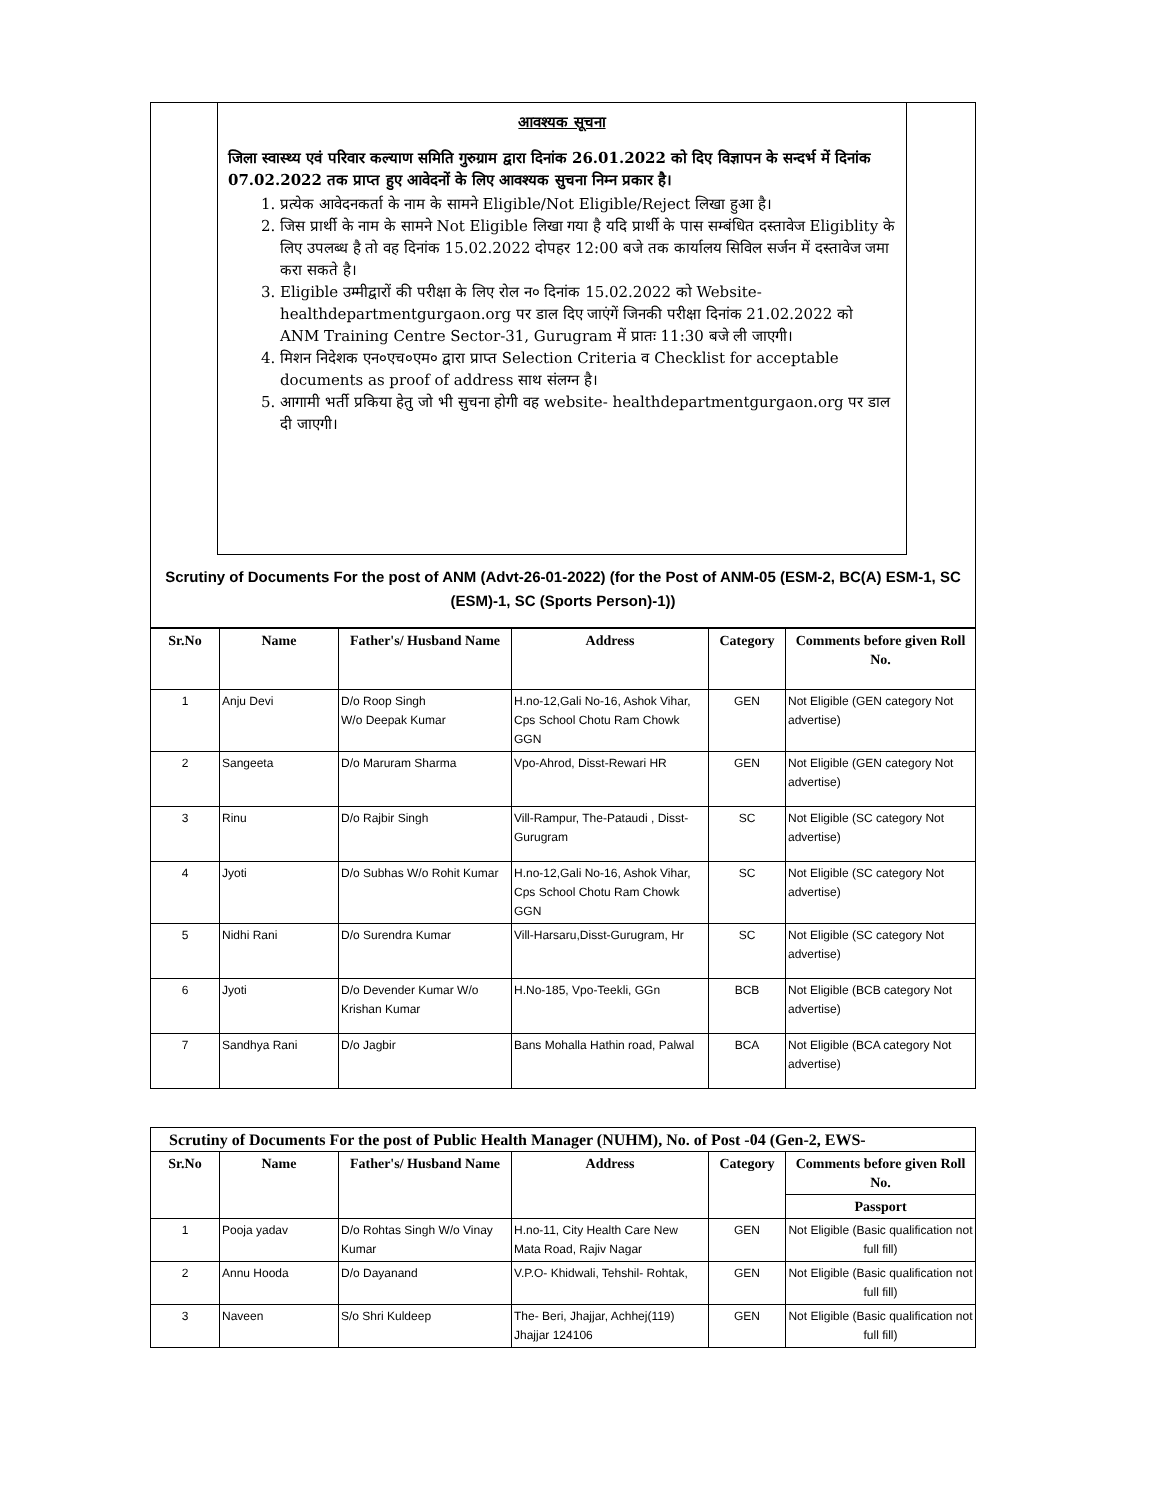आवश्यक सूचना
जिला स्वास्थ्य एवं परिवार कल्याण समिति गुरुग्राम द्वारा दिनांक 26.01.2022 को दिए विज्ञापन के सन्दर्भ में दिनांक 07.02.2022 तक प्राप्त हुए आवेदनों के लिए आवश्यक सुचना निम्न प्रकार है।
1. प्रत्येक आवेदनकर्ता के नाम के सामने Eligible/Not Eligible/Reject लिखा हुआ है।
2. जिस प्रार्थी के नाम के सामने Not Eligible लिखा गया है यदि प्रार्थी के पास सम्बंधित दस्तावेज Eligiblity के लिए उपलब्ध है तो वह दिनांक 15.02.2022 दोपहर 12:00 बजे तक कार्यालय सिविल सर्जन में दस्तावेज जमा करा सकते है।
3. Eligible उम्मीद्वारों की परीक्षा के लिए रोल न० दिनांक 15.02.2022 को Website- healthdepartmentgurgaon.org पर डाल दिए जाएंगें जिनकी परीक्षा दिनांक 21.02.2022 को ANM Training Centre Sector-31, Gurugram में प्रातः 11:30 बजे ली जाएगी।
4. मिशन निदेशक एन०एच०एम० द्वारा प्राप्त Selection Criteria व Checklist for acceptable documents as proof of address साथ संलग्न है।
5. आगामी भर्ती प्रकिया हेतु जो भी सुचना होगी वह website- healthdepartmentgurgaon.org पर डाल दी जाएगी।
Scrutiny of Documents For the post of ANM (Advt-26-01-2022) (for the Post of ANM-05 (ESM-2, BC(A) ESM-1, SC (ESM)-1, SC (Sports Person)-1))
| Sr.No | Name | Father's/ Husband Name | Address | Category | Comments before given Roll No. |
| --- | --- | --- | --- | --- | --- |
| 1 | Anju Devi | D/o Roop Singh W/o Deepak Kumar | H.no-12,Gali No-16, Ashok Vihar, Cps School Chotu Ram Chowk GGN | GEN | Not Eligible (GEN category Not advertise) |
| 2 | Sangeeta | D/o Maruram Sharma | Vpo-Ahrod, Disst-Rewari HR | GEN | Not Eligible (GEN category Not advertise) |
| 3 | Rinu | D/o Rajbir Singh | Vill-Rampur, The-Pataudi , Disst-Gurugram | SC | Not Eligible (SC category Not advertise) |
| 4 | Jyoti | D/o Subhas W/o Rohit Kumar | H.no-12,Gali No-16, Ashok Vihar, Cps School Chotu Ram Chowk GGN | SC | Not Eligible (SC category Not advertise) |
| 5 | Nidhi Rani | D/o Surendra Kumar | Vill-Harsaru,Disst-Gurugram, Hr | SC | Not Eligible (SC category Not advertise) |
| 6 | Jyoti | D/o Devender Kumar W/o Krishan Kumar | H.No-185, Vpo-Teekli, GGn | BCB | Not Eligible (BCB category Not advertise) |
| 7 | Sandhya Rani | D/o Jagbir | Bans Mohalla Hathin road, Palwal | BCA | Not Eligible (BCA category Not advertise) |
| Scrutiny of Documents For the post of Public Health Manager (NUHM), No. of Post -04 (Gen-2, EWS- | | | | | |
| Sr.No | Name | Father's/ Husband Name | Address | Category | Comments before given Roll No. |
| | | | | | Passport |
| 1 | Pooja yadav | D/o Rohtas Singh W/o Vinay Kumar | H.no-11, City Health Care New Mata Road, Rajiv Nagar | GEN | Not Eligible (Basic qualification not full fill) |
| 2 | Annu Hooda | D/o Dayanand | V.P.O- Khidwali, Tehshil- Rohtak, | GEN | Not Eligible (Basic qualification not full fill) |
| 3 | Naveen | S/o Shri Kuldeep | The- Beri, Jhajjar, Achhej(119) Jhajjar 124106 | GEN | Not Eligible (Basic qualification not full fill) |